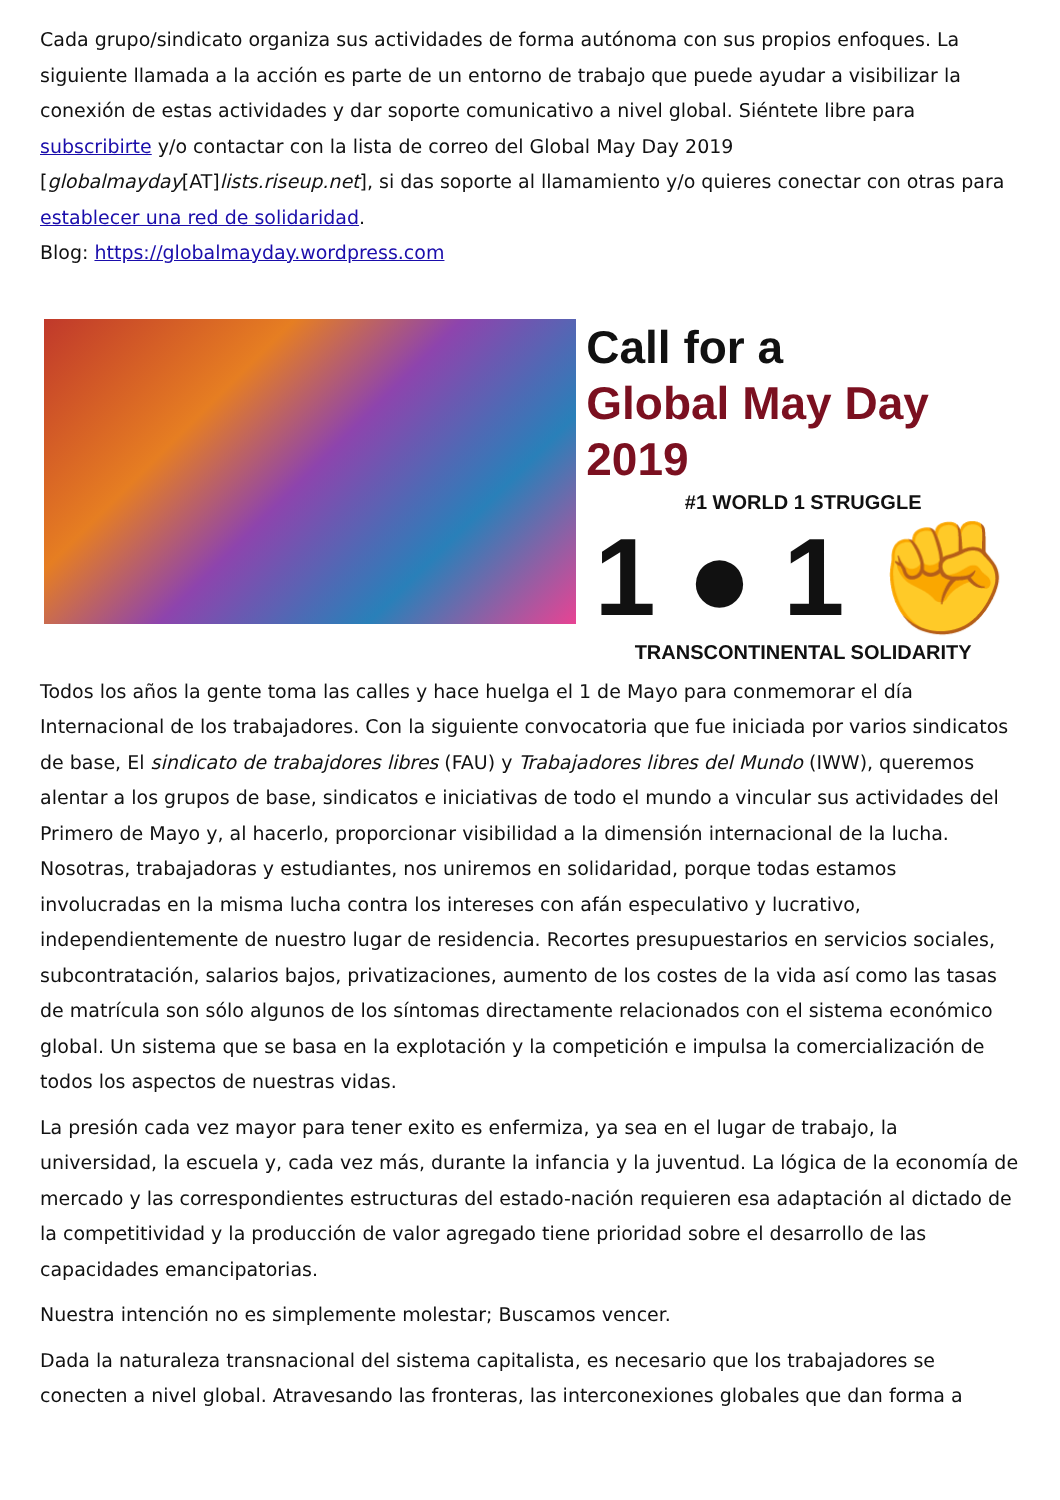Cada grupo/sindicato organiza sus actividades de forma autónoma con sus propios enfoques. La siguiente llamada a la acción es parte de un entorno de trabajo que puede ayudar a visibilizar la conexión de estas actividades y dar soporte comunicativo a nivel global. Siéntete libre para subscribirte y/o contactar con la lista de correo del Global May Day 2019 [globalmayday[AT]lists.riseup.net], si das soporte al llamamiento y/o quieres conectar con otras para establecer una red de solidaridad.
Blog: https://globalmayday.wordpress.com
Call for a
Global May Day 2019
#1 WORLD 1 STRUGGLE
1 ● 1 ✊
TRANSCONTINENTAL SOLIDARITY
Todos los años la gente toma las calles y hace huelga el 1 de Mayo para conmemorar el día Internacional de los trabajadores. Con la siguiente convocatoria que fue iniciada por varios sindicatos de base, El sindicato de trabajdores libres (FAU) y Trabajadores libres del Mundo (IWW), queremos alentar a los grupos de base, sindicatos e iniciativas de todo el mundo a vincular sus actividades del Primero de Mayo y, al hacerlo, proporcionar visibilidad a la dimensión internacional de la lucha.
Nosotras, trabajadoras y estudiantes, nos uniremos en solidaridad, porque todas estamos involucradas en la misma lucha contra los intereses con afán especulativo y lucrativo, independientemente de nuestro lugar de residencia. Recortes presupuestarios en servicios sociales, subcontratación, salarios bajos, privatizaciones, aumento de los costes de la vida así como las tasas de matrícula son sólo algunos de los síntomas directamente relacionados con el sistema económico global. Un sistema que se basa en la explotación y la competición e impulsa la comercialización de todos los aspectos de nuestras vidas.
La presión cada vez mayor para tener exito es enfermiza, ya sea en el lugar de trabajo, la universidad, la escuela y, cada vez más, durante la infancia y la juventud. La lógica de la economía de mercado y las correspondientes estructuras del estado-nación requieren esa adaptación al dictado de la competitividad y la producción de valor agregado tiene prioridad sobre el desarrollo de las capacidades emancipatorias.
Nuestra intención no es simplemente molestar; Buscamos vencer.
Dada la naturaleza transnacional del sistema capitalista, es necesario que los trabajadores se conecten a nivel global. Atravesando las fronteras, las interconexiones globales que dan forma a